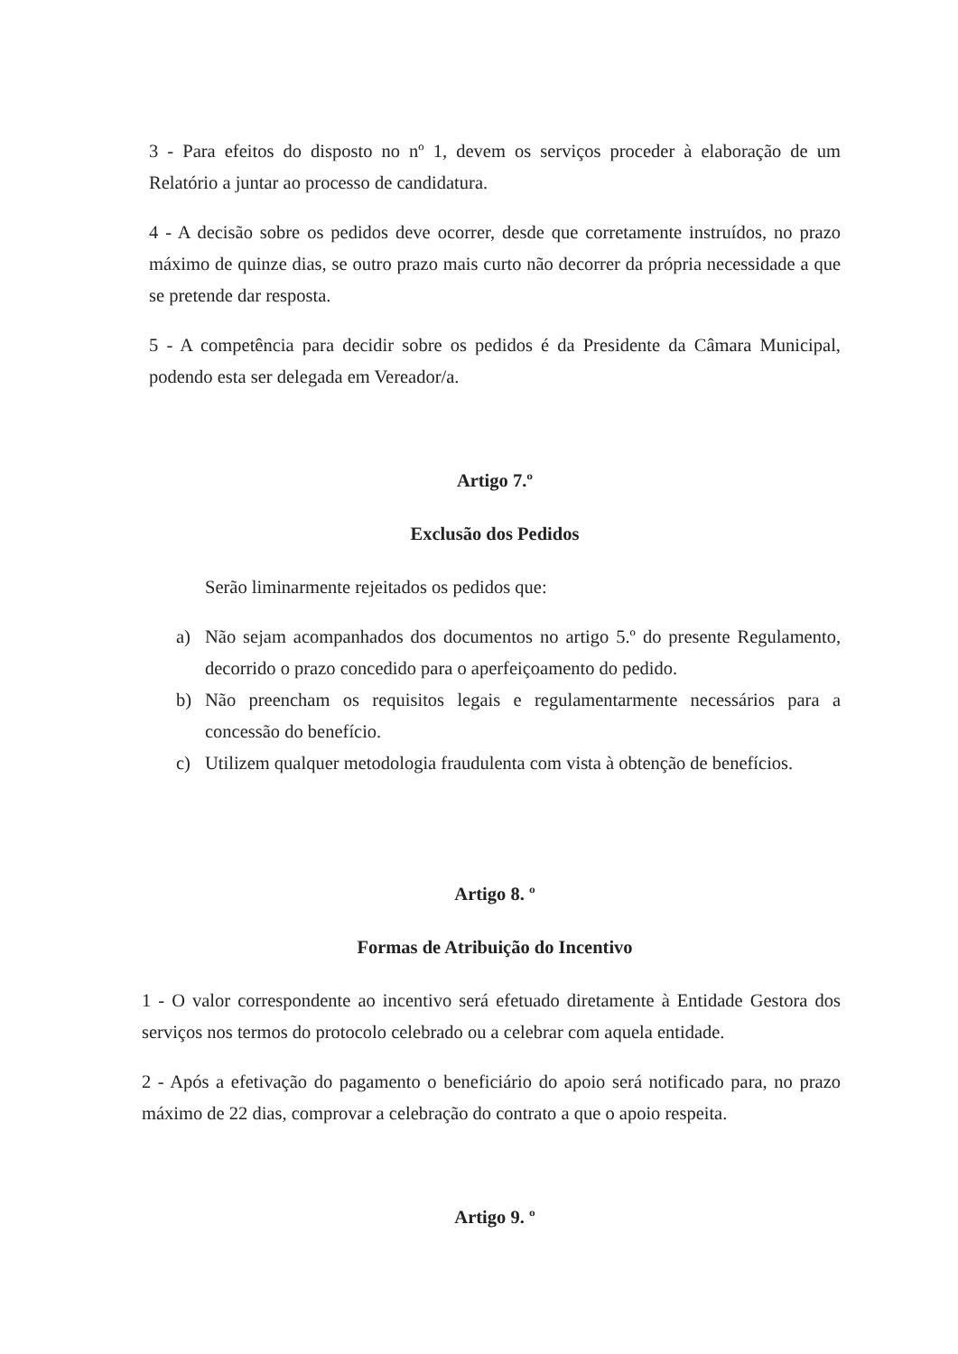3 - Para efeitos do disposto no nº 1, devem os serviços proceder à elaboração de um Relatório a juntar ao processo de candidatura.
4 - A decisão sobre os pedidos deve ocorrer, desde que corretamente instruídos, no prazo máximo de quinze dias, se outro prazo mais curto não decorrer da própria necessidade a que se pretende dar resposta.
5 - A competência para decidir sobre os pedidos é da Presidente da Câmara Municipal, podendo esta ser delegada em Vereador/a.
Artigo 7.º
Exclusão dos Pedidos
Serão liminarmente rejeitados os pedidos que:
a) Não sejam acompanhados dos documentos no artigo 5.º do presente Regulamento, decorrido o prazo concedido para o aperfeiçoamento do pedido.
b) Não preencham os requisitos legais e regulamentarmente necessários para a concessão do benefício.
c) Utilizem qualquer metodologia fraudulenta com vista à obtenção de benefícios.
Artigo 8. º
Formas de Atribuição do Incentivo
1 - O valor correspondente ao incentivo será efetuado diretamente à Entidade Gestora dos serviços nos termos do protocolo celebrado ou a celebrar com aquela entidade.
2 - Após a efetivação do pagamento o beneficiário do apoio será notificado para, no prazo máximo de 22 dias, comprovar a celebração do contrato a que o apoio respeita.
Artigo 9. º